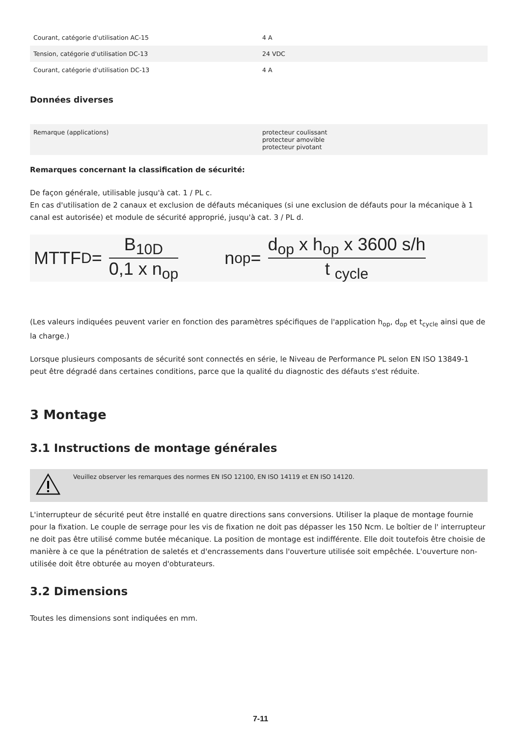| Courant, catégorie d'utilisation AC-15 | 4 A |
| Tension, catégorie d'utilisation DC-13 | 24 VDC |
| Courant, catégorie d'utilisation DC-13 | 4 A |
Données diverses
| Remarque (applications) | protecteur coulissant protecteur amovible protecteur pivotant |
Remarques concernant la classification de sécurité:
De façon générale, utilisable jusqu'à cat. 1 / PL c.
En cas d'utilisation de 2 canaux et exclusion de défauts mécaniques (si une exclusion de défauts pour la mécanique à 1 canal est autorisée) et module de sécurité approprié, jusqu'à cat. 3 / PL d.
MTTF<sub>D</sub> = B<sub>10D</sub> 0,1 x n<sub>op</sub> n<sub>op</sub> = d<sub>op</sub> x h<sub>op</sub> x 3600 s/h t <sub>cycle</sub>
(Les valeurs indiquées peuvent varier en fonction des paramètres spécifiques de l'application h<sub>op</sub>, d<sub>op</sub> et t<sub>cycle</sub> ainsi que de la charge.)
Lorsque plusieurs composants de sécurité sont connectés en série, le Niveau de Performance PL selon EN ISO 13849-1 peut être dégradé dans certaines conditions, parce que la qualité du diagnostic des défauts s'est réduite.
3 Montage
3.1 Instructions de montage générales
Veuillez observer les remarques des normes EN ISO 12100, EN ISO 14119 et EN ISO 14120.
L'interrupteur de sécurité peut être installé en quatre directions sans conversions. Utiliser la plaque de montage fournie pour la fixation. Le couple de serrage pour les vis de fixation ne doit pas dépasser les 150 Ncm. Le boîtier de l' interrupteur ne doit pas être utilisé comme butée mécanique. La position de montage est indifférente. Elle doit toutefois être choisie de manière à ce que la pénétration de saletés et d'encrassements dans l'ouverture utilisée soit empêchée. L'ouverture non-utilisée doit être obturée au moyen d'obturateurs.
3.2 Dimensions
Toutes les dimensions sont indiquées en mm.
7-11